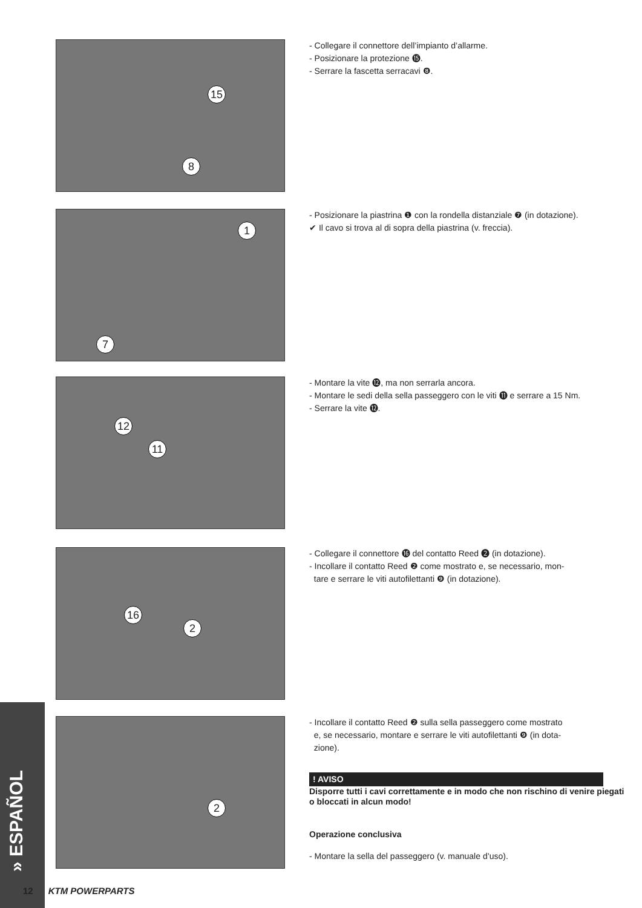15
8
- Collegare il connettore dell’impianto d’allarme.
- Posizionare la protezione ⓯.
- Serrare la fascetta serracavi ❽.
1
7
- Posizionare la piastrina ❶ con la rondella distanziale ❼ (in dotazione).
✔ Il cavo si trova al di sopra della piastrina (v. freccia).
12
11
- Montare la vite ⓬, ma non serrarla ancora.
- Montare le sedi della sella passeggero con le viti ⓫ e serrare a 15 Nm.
- Serrare la vite ⓬.
16
2
- Collegare il connettore ⓰ del contatto Reed ❷ (in dotazione).
- Incollare il contatto Reed ❷ come mostrato e, se necessario, mon-
tare e serrare le viti autofilettanti ❾ (in dotazione).
2
- Incollare il contatto Reed ❷ sulla sella passeggero come mostrato
e, se necessario, montare e serrare le viti autofilettanti ❾ (in dota-
zione).
! AVISO
Disporre tutti i cavi correttamente e in modo che non rischino di venire piegati o bloccati in alcun modo!
Operazione conclusiva
- Montare la sella del passeggero (v. manuale d’uso).
» ESPAÑOL
12 KTM POWERPARTS